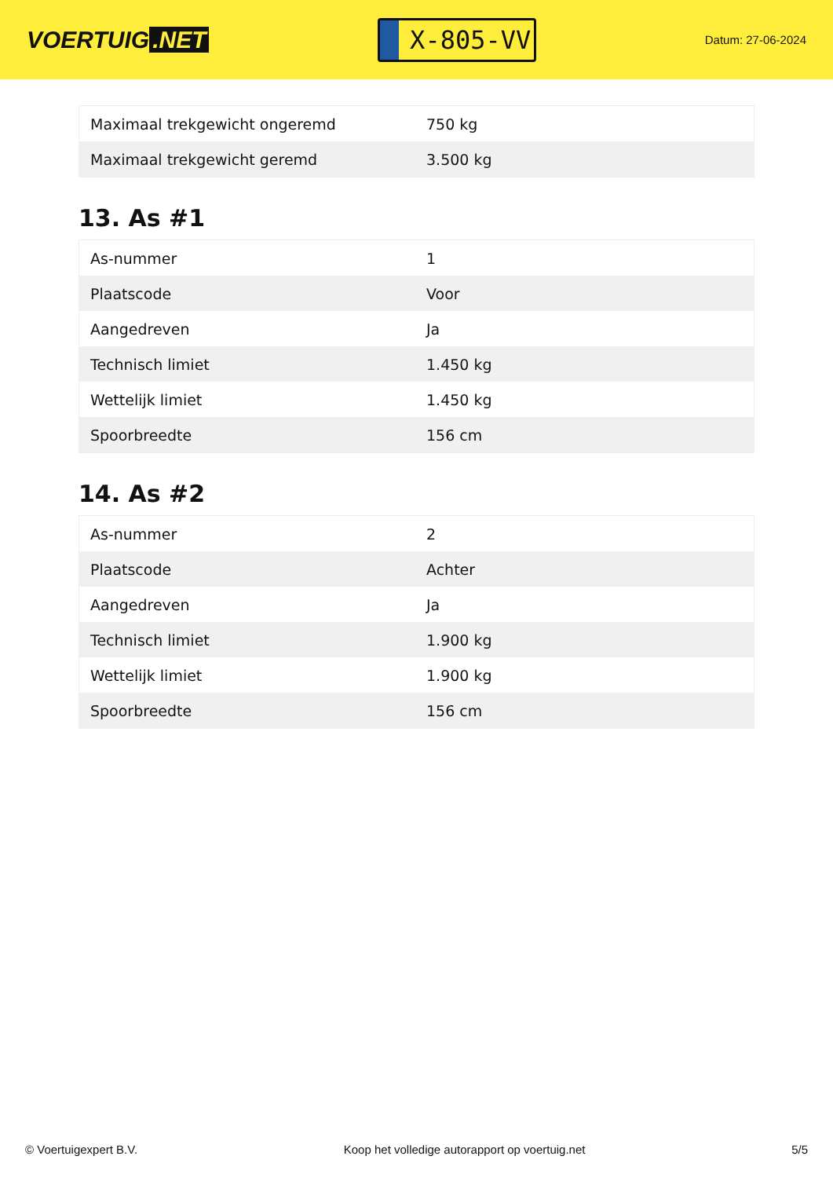VOERTUIG.NET
X-805-VV
Datum: 27-06-2024
| Maximaal trekgewicht ongeremd | 750 kg |
| Maximaal trekgewicht geremd | 3.500 kg |
13. As #1
| As-nummer | 1 |
| Plaatscode | Voor |
| Aangedreven | Ja |
| Technisch limiet | 1.450 kg |
| Wettelijk limiet | 1.450 kg |
| Spoorbreedte | 156 cm |
14. As #2
| As-nummer | 2 |
| Plaatscode | Achter |
| Aangedreven | Ja |
| Technisch limiet | 1.900 kg |
| Wettelijk limiet | 1.900 kg |
| Spoorbreedte | 156 cm |
© Voertuigexpert B.V. Koop het volledige autorapport op voertuig.net 5/5